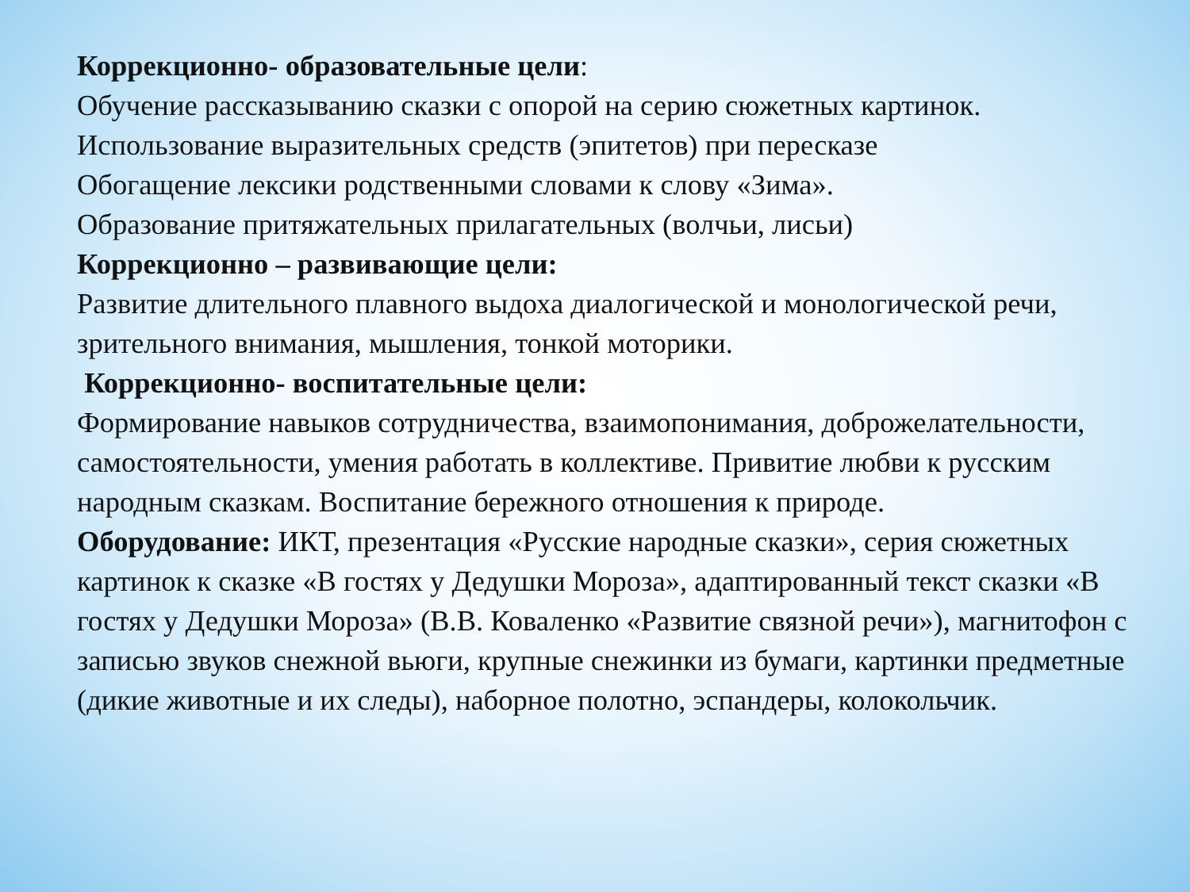Коррекционно- образовательные цели:
Обучение рассказыванию сказки с опорой на серию сюжетных картинок.
Использование выразительных средств (эпитетов) при пересказе
Обогащение лексики родственными словами к слову «Зима».
Образование притяжательных прилагательных (волчьи, лисьи)
Коррекционно – развивающие цели:
Развитие длительного плавного выдоха диалогической и монологической речи, зрительного внимания, мышления, тонкой моторики.
Коррекционно- воспитательные цели:
Формирование навыков сотрудничества, взаимопонимания, доброжелательности, самостоятельности, умения работать в коллективе. Привитие любви к русским народным сказкам. Воспитание бережного отношения к природе.
Оборудование: ИКТ, презентация «Русские народные сказки», серия сюжетных картинок к сказке «В гостях у Дедушки Мороза», адаптированный текст сказки «В гостях у Дедушки Мороза» (В.В. Коваленко «Развитие связной речи»), магнитофон с записью звуков снежной вьюги, крупные снежинки из бумаги, картинки предметные (дикие животные и их следы), наборное полотно, эспандеры, колокольчик.